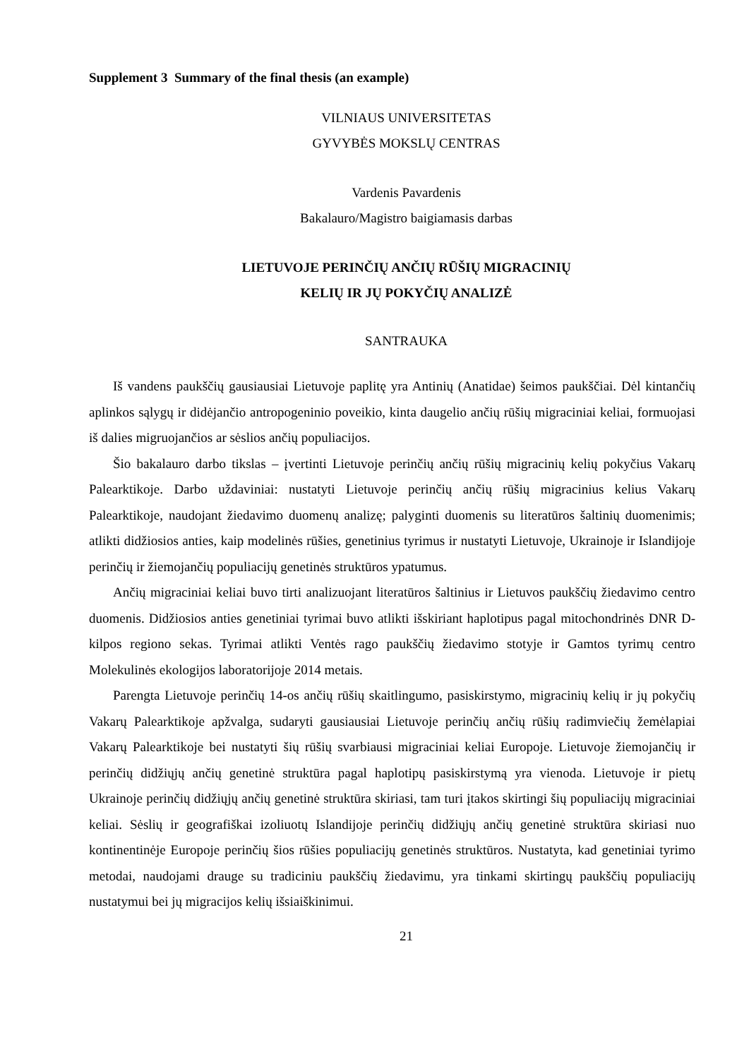Supplement 3 Summary of the final thesis (an example)
VILNIAUS UNIVERSITETAS
GYVYBĖS MOKSLŲ CENTRAS
Vardenis Pavardenis
Bakalauro/Magistro baigiamasis darbas
LIETUVOJE PERINČIŲ ANČIŲ RŪŠIŲ MIGRACINIŲ
KELIŲ IR JŲ POKYČIŲ ANALIZĖ
SANTRAUKA
Iš vandens paukščių gausiausiai Lietuvoje paplitę yra Antinių (Anatidae) šeimos paukščiai. Dėl kintančių aplinkos sąlygų ir didėjančio antropogeninio poveikio, kinta daugelio ančių rūšių migraciniai keliai, formuojasi iš dalies migruojančios ar sėslios ančių populiacijos.
Šio bakalauro darbo tikslas – įvertinti Lietuvoje perinčių ančių rūšių migracinių kelių pokyčius Vakarų Palearktikoje. Darbo uždaviniai: nustatyti Lietuvoje perinčių ančių rūšių migracinius kelius Vakarų Palearktikoje, naudojant žiedavimo duomenų analizę; palyginti duomenis su literatūros šaltinių duomenimis; atlikti didžiosios anties, kaip modelinės rūšies, genetinius tyrimus ir nustatyti Lietuvoje, Ukrainoje ir Islandijoje perinčių ir žiemojančių populiacijų genetinės struktūros ypatumus.
Ančių migraciniai keliai buvo tirti analizuojant literatūros šaltinius ir Lietuvos paukščių žiedavimo centro duomenis. Didžiosios anties genetiniai tyrimai buvo atlikti išskiriant haplotipus pagal mitochondrinės DNR D-kilpos regiono sekas. Tyrimai atlikti Ventės rago paukščių žiedavimo stotyje ir Gamtos tyrimų centro Molekulinės ekologijos laboratorijoje 2014 metais.
Parengta Lietuvoje perinčių 14-os ančių rūšių skaitlingumo, pasiskirstymo, migracinių kelių ir jų pokyčių Vakarų Palearktikoje apžvalga, sudaryti gausiausiai Lietuvoje perinčių ančių rūšių radimviečių žemėlapiai Vakarų Palearktikoje bei nustatyti šių rūšių svarbiausi migraciniai keliai Europoje. Lietuvoje žiemojančių ir perinčių didžiųjų ančių genetinė struktūra pagal haplotipų pasiskirstymą yra vienoda. Lietuvoje ir pietų Ukrainoje perinčių didžiųjų ančių genetinė struktūra skiriasi, tam turi įtakos skirtingi šių populiacijų migraciniai keliai. Sėslių ir geografiškai izoliuotų Islandijoje perinčių didžiųjų ančių genetinė struktūra skiriasi nuo kontinentinėje Europoje perinčių šios rūšies populiacijų genetinės struktūros. Nustatyta, kad genetiniai tyrimo metodai, naudojami drauge su tradiciniu paukščių žiedavimu, yra tinkami skirtingų paukščių populiacijų nustatymui bei jų migracijos kelių išsiaiškinimui.
21